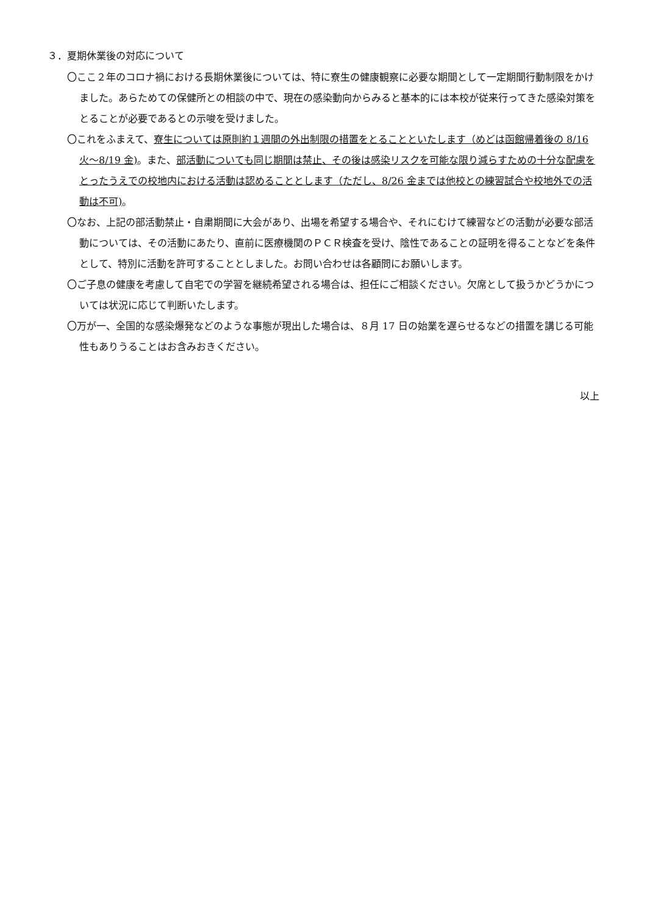３．夏期休業後の対応について
〇ここ２年のコロナ禍における長期休業後については、特に寮生の健康観察に必要な期間として一定期間行動制限をかけました。あらためての保健所との相談の中で、現在の感染動向からみると基本的には本校が従来行ってきた感染対策をとることが必要であるとの示唆を受けました。
〇これをふまえて、寮生については原則約１週間の外出制限の措置をとることといたします（めどは函館帰着後の 8/16 火～8/19 金)。また、部活動についても同じ期間は禁止、その後は感染リスクを可能な限り減らすための十分な配慮をとったうえでの校地内における活動は認めることとします（ただし、8/26 金までは他校との練習試合や校地外での活動は不可)。
〇なお、上記の部活動禁止・自粛期間に大会があり、出場を希望する場合や、それにむけて練習などの活動が必要な部活動については、その活動にあたり、直前に医療機関のＰＣＲ検査を受け、陰性であることの証明を得ることなどを条件として、特別に活動を許可することとしました。お問い合わせは各顧問にお願いします。
〇ご子息の健康を考慮して自宅での学習を継続希望される場合は、担任にご相談ください。欠席として扱うかどうかについては状況に応じて判断いたします。
〇万が一、全国的な感染爆発などのような事態が現出した場合は、８月 17 日の始業を遅らせるなどの措置を講じる可能性もありうることはお含みおきください。
以上